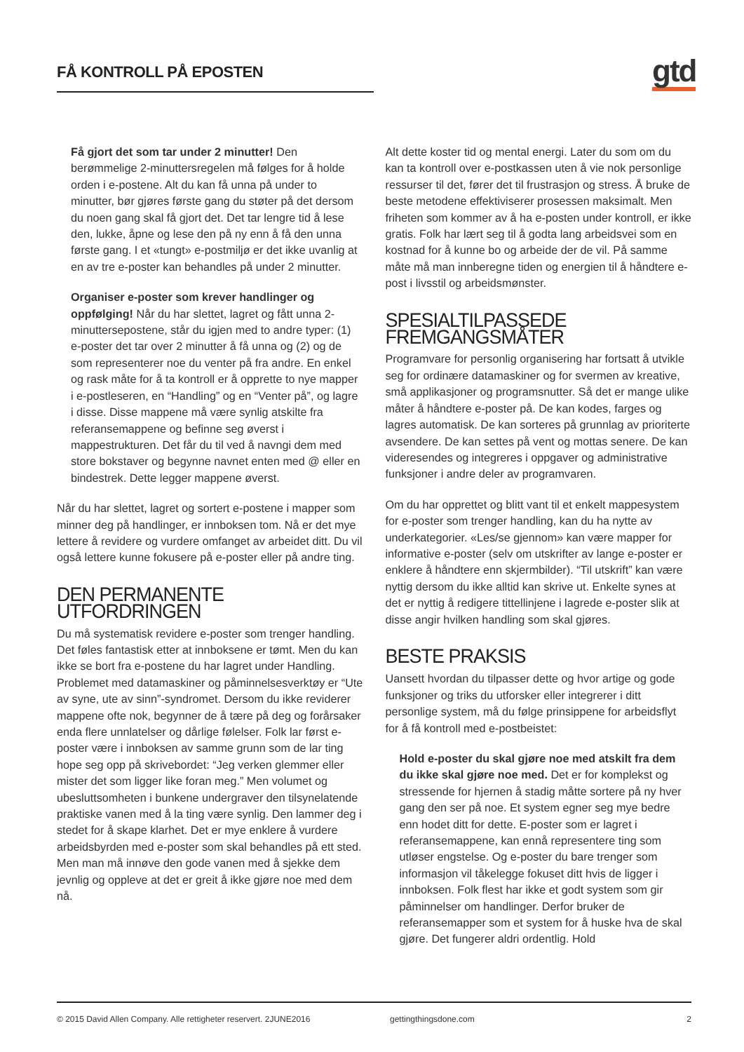FÅ KONTROLL PÅ EPOSTEN gtd
Få gjort det som tar under 2 minutter! Den berømmelige 2-minuttersregelen må følges for å holde orden i e-postene. Alt du kan få unna på under to minutter, bør gjøres første gang du støter på det dersom du noen gang skal få gjort det. Det tar lengre tid å lese den, lukke, åpne og lese den på ny enn å få den unna første gang. I et «tungt» e-postmiljø er det ikke uvanlig at en av tre e-poster kan behandles på under 2 minutter.
Organiser e-poster som krever handlinger og oppfølging! Når du har slettet, lagret og fått unna 2-minuttersepostene, står du igjen med to andre typer: (1) e-poster det tar over 2 minutter å få unna og (2) og de som representerer noe du venter på fra andre. En enkel og rask måte for å ta kontroll er å opprette to nye mapper i e-postleseren, en “Handling” og en “Venter på”, og lagre i disse. Disse mappene må være synlig atskilte fra referansemappene og befinne seg øverst i mappestrukturen. Det får du til ved å navngi dem med store bokstaver og begynne navnet enten med @ eller en bindestrek. Dette legger mappene øverst.
Når du har slettet, lagret og sortert e-postene i mapper som minner deg på handlinger, er innboksen tom. Nå er det mye lettere å revidere og vurdere omfanget av arbeidet ditt. Du vil også lettere kunne fokusere på e-poster eller på andre ting.
DEN PERMANENTE UTFORDRINGEN
Du må systematisk revidere e-poster som trenger handling. Det føles fantastisk etter at innboksene er tømt. Men du kan ikke se bort fra e-postene du har lagret under Handling. Problemet med datamaskiner og påminnelsesverktøy er “Ute av syne, ute av sinn”-syndromet. Dersom du ikke reviderer mappene ofte nok, begynner de å tære på deg og forårsaker enda flere unnlatelser og dårlige følelser. Folk lar først e-poster være i innboksen av samme grunn som de lar ting hope seg opp på skrivebordet: “Jeg verken glemmer eller mister det som ligger like foran meg.” Men volumet og ubesluttsomheten i bunkene undergraver den tilsynelatende praktiske vanen med å la ting være synlig. Den lammer deg i stedet for å skape klarhet. Det er mye enklere å vurdere arbeidsbyrden med e-poster som skal behandles på ett sted. Men man må innøve den gode vanen med å sjekke dem jevnlig og oppleve at det er greit å ikke gjøre noe med dem nå.
Alt dette koster tid og mental energi. Later du som om du kan ta kontroll over e-postkassen uten å vie nok personlige ressurser til det, fører det til frustrasjon og stress. Å bruke de beste metodene effektiviserer prosessen maksimalt. Men friheten som kommer av å ha e-posten under kontroll, er ikke gratis. Folk har lært seg til å godta lang arbeidsvei som en kostnad for å kunne bo og arbeide der de vil. På samme måte må man innberegne tiden og energien til å håndtere e-post i livsstil og arbeidsmønster.
SPESIALTILPASSEDE FREMGANGSMÅTER
Programvare for personlig organisering har fortsatt å utvikle seg for ordinære datamaskiner og for svermen av kreative, små applikasjoner og programsnutter. Så det er mange ulike måter å håndtere e-poster på. De kan kodes, farges og lagres automatisk. De kan sorteres på grunnlag av prioriterte avsendere. De kan settes på vent og mottas senere. De kan videresendes og integreres i oppgaver og administrative funksjoner i andre deler av programvaren.
Om du har opprettet og blitt vant til et enkelt mappesystem for e-poster som trenger handling, kan du ha nytte av underkategorier. «Les/se gjennom» kan være mapper for informative e-poster (selv om utskrifter av lange e-poster er enklere å håndtere enn skjermbilder). “Til utskrift” kan være nyttig dersom du ikke alltid kan skrive ut. Enkelte synes at det er nyttig å redigere tittellinjene i lagrede e-poster slik at disse angir hvilken handling som skal gjøres.
BESTE PRAKSIS
Uansett hvordan du tilpasser dette og hvor artige og gode funksjoner og triks du utforsker eller integrerer i ditt personlige system, må du følge prinsippene for arbeidsflyt for å få kontroll med e-postbeistet:
Hold e-poster du skal gjøre noe med atskilt fra dem du ikke skal gjøre noe med. Det er for komplekst og stressende for hjernen å stadig måtte sortere på ny hver gang den ser på noe. Et system egner seg mye bedre enn hodet ditt for dette. E-poster som er lagret i referansemappene, kan ennå representere ting som utløser engstelse. Og e-poster du bare trenger som informasjon vil tåkelegge fokuset ditt hvis de ligger i innboksen. Folk flest har ikke et godt system som gir påminnelser om handlinger. Derfor bruker de referansemapper som et system for å huske hva de skal gjøre. Det fungerer aldri ordentlig. Hold
© 2015 David Allen Company. Alle rettigheter reservert. 2JUNE2016 gettingthingsdone.com 2